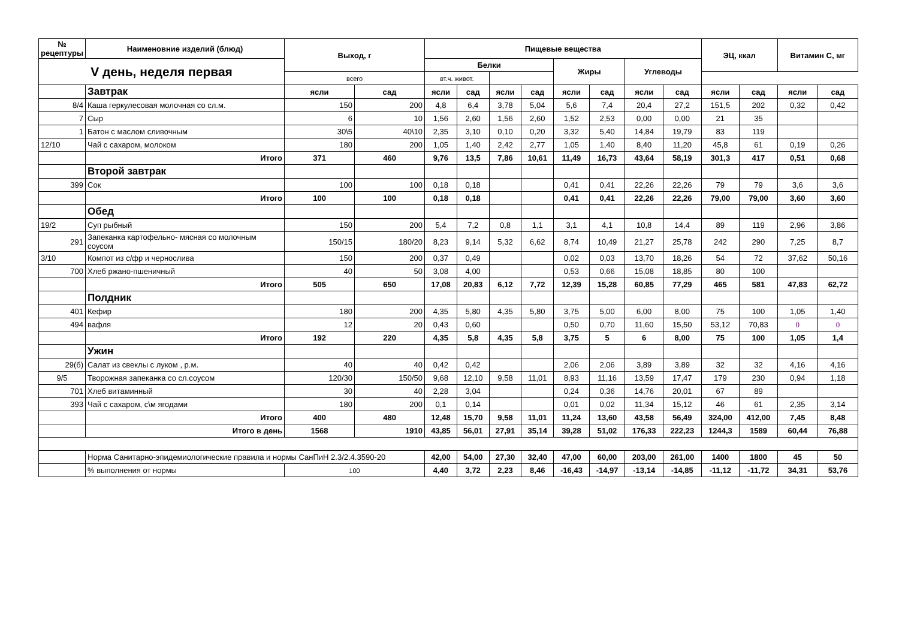| № рецептуры | Наименовние изделий (блюд) | Выход, г | | Пищевые вещества | | | | | | | | ЭЦ, ккал | | Витамин С, мг | |
| --- | --- | --- | --- | --- | --- | --- | --- | --- | --- | --- | --- | --- | --- | --- | --- |
| V день, неделя первая | | | | Белки | | | | Жиры | | Углеводы | | | | | |
| | | всего | | вт.ч. живот. | | | | | | | | | | | |
| | Завтрак | ясли | сад | ясли | сад | ясли | сад | ясли | сад | ясли | сад | ясли | сад | ясли | сад |
| 8/4 | Каша геркулесовая молочная со сл.м. | 150 | 200 | 4,8 | 6,4 | 3,78 | 5,04 | 5,6 | 7,4 | 20,4 | 27,2 | 151,5 | 202 | 0,32 | 0,42 |
| 7 | Сыр | 6 | 10 | 1,56 | 2,60 | 1,56 | 2,60 | 1,52 | 2,53 | 0,00 | 0,00 | 21 | 35 | | |
| 1 | Батон с маслом сливочным | 30\5 | 40\10 | 2,35 | 3,10 | 0,10 | 0,20 | 3,32 | 5,40 | 14,84 | 19,79 | 83 | 119 | | |
| 12/10 | Чай с сахаром, молоком | 180 | 200 | 1,05 | 1,40 | 2,42 | 2,77 | 1,05 | 1,40 | 8,40 | 11,20 | 45,8 | 61 | 0,19 | 0,26 |
| | Итого | 371 | 460 | 9,76 | 13,5 | 7,86 | 10,61 | 11,49 | 16,73 | 43,64 | 58,19 | 301,3 | 417 | 0,51 | 0,68 |
| | Второй завтрак | | | | | | | | | | | | | | |
| 399 | Сок | 100 | 100 | 0,18 | 0,18 | | | 0,41 | 0,41 | 22,26 | 22,26 | 79 | 79 | 3,6 | 3,6 |
| | Итого | 100 | 100 | 0,18 | 0,18 | | | 0,41 | 0,41 | 22,26 | 22,26 | 79,00 | 79,00 | 3,60 | 3,60 |
| | Обед | | | | | | | | | | | | | | |
| 19/2 | Суп рыбный | 150 | 200 | 5,4 | 7,2 | 0,8 | 1,1 | 3,1 | 4,1 | 10,8 | 14,4 | 89 | 119 | 2,96 | 3,86 |
| 291 | Запеканка картофельно- мясная со молочным соусом | 150/15 | 180/20 | 8,23 | 9,14 | 5,32 | 6,62 | 8,74 | 10,49 | 21,27 | 25,78 | 242 | 290 | 7,25 | 8,7 |
| 3/10 | Компот из с/фр и чернослива | 150 | 200 | 0,37 | 0,49 | | | 0,02 | 0,03 | 13,70 | 18,26 | 54 | 72 | 37,62 | 50,16 |
| 700 | Хлеб ржано-пшеничный | 40 | 50 | 3,08 | 4,00 | | | 0,53 | 0,66 | 15,08 | 18,85 | 80 | 100 | | |
| | Итого | 505 | 650 | 17,08 | 20,83 | 6,12 | 7,72 | 12,39 | 15,28 | 60,85 | 77,29 | 465 | 581 | 47,83 | 62,72 |
| | Полдник | | | | | | | | | | | | | | |
| 401 | Кефир | 180 | 200 | 4,35 | 5,80 | 4,35 | 5,80 | 3,75 | 5,00 | 6,00 | 8,00 | 75 | 100 | 1,05 | 1,40 |
| 494 | вафля | 12 | 20 | 0,43 | 0,60 | | | 0,50 | 0,70 | 11,60 | 15,50 | 53,12 | 70,83 | 0 | 0 |
| | Итого | 192 | 220 | 4,35 | 5,8 | 4,35 | 5,8 | 3,75 | 5 | 6 | 8,00 | 75 | 100 | 1,05 | 1,4 |
| | Ужин | | | | | | | | | | | | | | |
| 29(б) | Салат из свеклы с луком , р.м. | 40 | 40 | 0,42 | 0,42 | | | 2,06 | 2,06 | 3,89 | 3,89 | 32 | 32 | 4,16 | 4,16 |
| 9/5 | Творожная запеканка со сл.соусом | 120/30 | 150/50 | 9,68 | 12,10 | 9,58 | 11,01 | 8,93 | 11,16 | 13,59 | 17,47 | 179 | 230 | 0,94 | 1,18 |
| 701 | Хлеб витаминный | 30 | 40 | 2,28 | 3,04 | | | 0,24 | 0,36 | 14,76 | 20,01 | 67 | 89 | | |
| 393 | Чай с сахаром, с\м ягодами | 180 | 200 | 0,1 | 0,14 | | | 0,01 | 0,02 | 11,34 | 15,12 | 46 | 61 | 2,35 | 3,14 |
| | Итого | 400 | 480 | 12,48 | 15,70 | 9,58 | 11,01 | 11,24 | 13,60 | 43,58 | 56,49 | 324,00 | 412,00 | 7,45 | 8,48 |
| | Итого в день | 1568 | 1910 | 43,85 | 56,01 | 27,91 | 35,14 | 39,28 | 51,02 | 176,33 | 222,23 | 1244,3 | 1589 | 60,44 | 76,88 |
| | Норма Санитарно-эпидемиологические правила и нормы СанПиН 2.3/2.4.3590-20 | | | 42,00 | 54,00 | 27,30 | 32,40 | 47,00 | 60,00 | 203,00 | 261,00 | 1400 | 1800 | 45 | 50 |
| | % выполнения от нормы | 100 | | 4,40 | 3,72 | 2,23 | 8,46 | -16,43 | -14,97 | -13,14 | -14,85 | -11,12 | -11,72 | 34,31 | 53,76 |